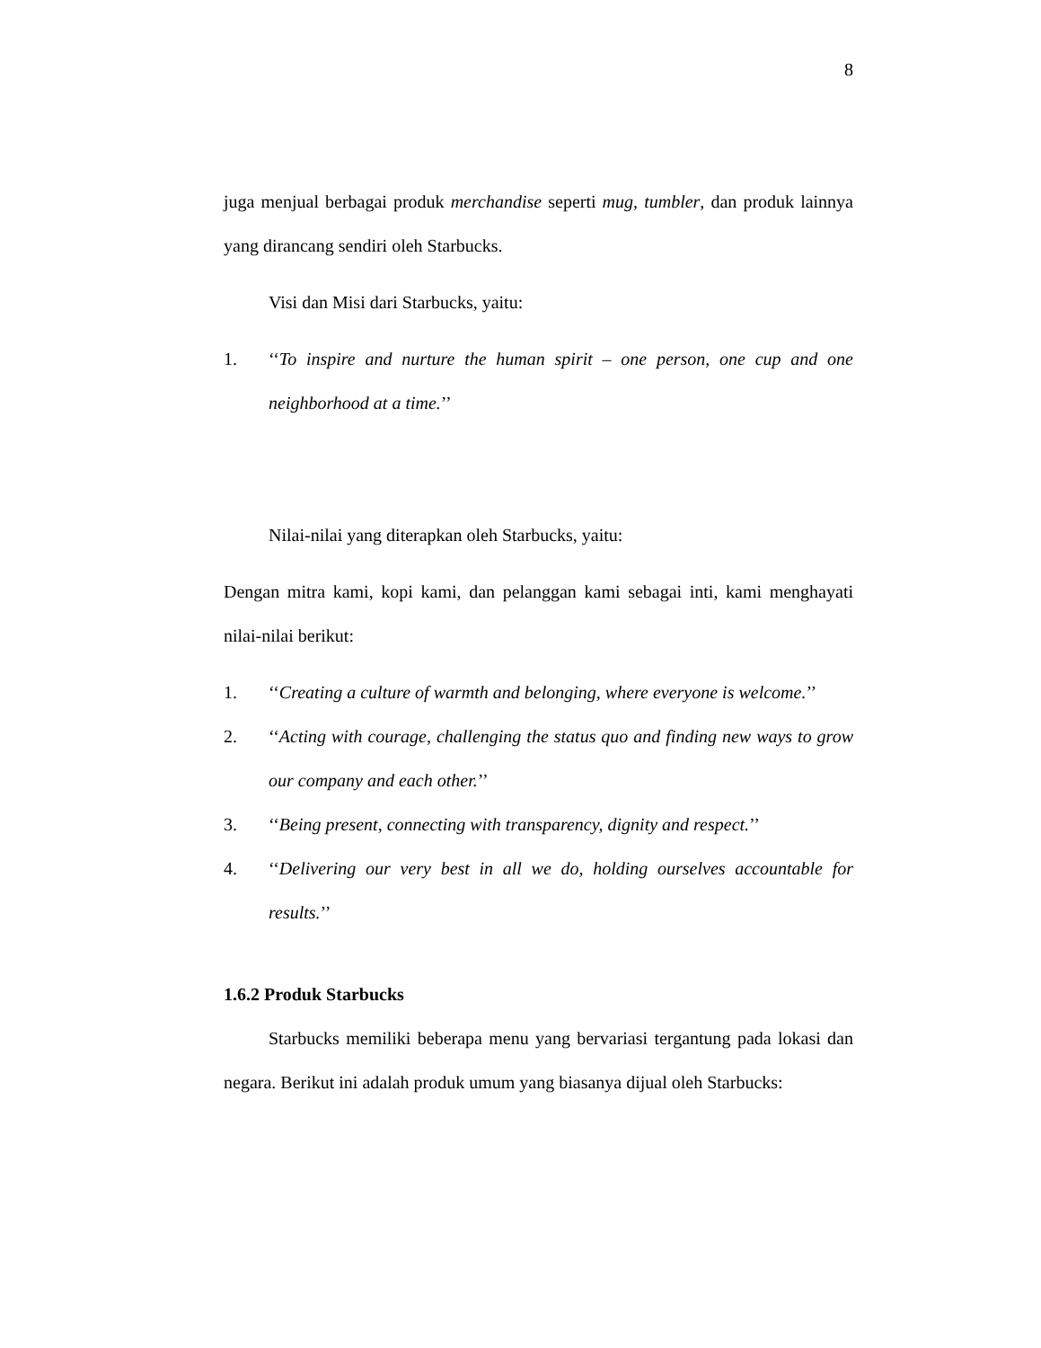8
juga menjual berbagai produk merchandise seperti mug, tumbler, dan produk lainnya yang dirancang sendiri oleh Starbucks.
Visi dan Misi dari Starbucks, yaitu:
1. ‘‘To inspire and nurture the human spirit – one person, one cup and one neighborhood at a time.’’
Nilai-nilai yang diterapkan oleh Starbucks, yaitu:
Dengan mitra kami, kopi kami, dan pelanggan kami sebagai inti, kami menghayati nilai-nilai berikut:
1. ‘‘Creating a culture of warmth and belonging, where everyone is welcome.’’
2. ‘‘Acting with courage, challenging the status quo and finding new ways to grow our company and each other.’’
3. ‘‘Being present, connecting with transparency, dignity and respect.’’
4. ‘‘Delivering our very best in all we do, holding ourselves accountable for results.’’
1.6.2 Produk Starbucks
Starbucks memiliki beberapa menu yang bervariasi tergantung pada lokasi dan negara. Berikut ini adalah produk umum yang biasanya dijual oleh Starbucks: